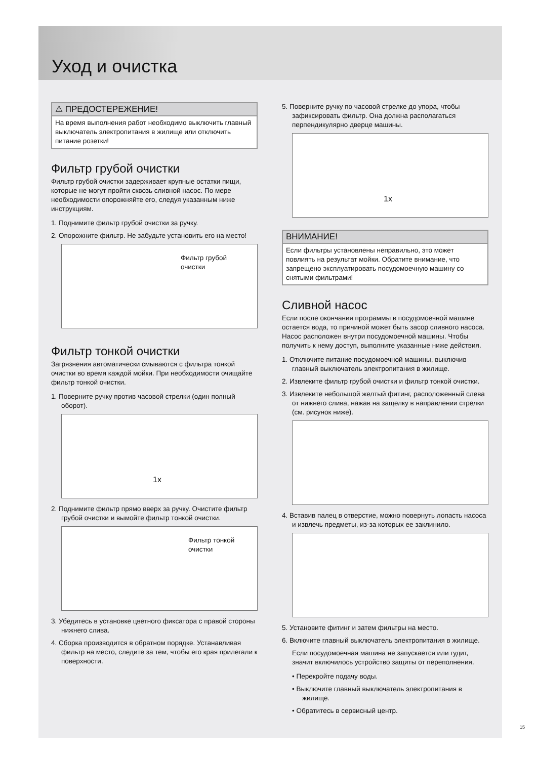Уход и очистка
⚠ ПРЕДОСТЕРЕЖЕНИЕ!
На время выполнения работ необходимо выключить главный выключатель электропитания в жилище или отключить питание розетки!
Фильтр грубой очистки
Фильтр грубой очистки задерживает крупные остатки пищи, которые не могут пройти сквозь сливной насос. По мере необходимости опорожняйте его, следуя указанным ниже инструкциям.
1. Поднимите фильтр грубой очистки за ручку.
2. Опорожните фильтр. Не забудьте установить его на место!
Фильтр грубой
очистки
Фильтр тонкой очистки
Загрязнения автоматически смываются с фильтра тонкой очистки во время каждой мойки. При необходимости очищайте фильтр тонкой очистки.
1. Поверните ручку против часовой стрелки (один полный оборот).
1x
2. Поднимите фильтр прямо вверх за ручку. Очистите фильтр грубой очистки и вымойте фильтр тонкой очистки.
Фильтр тонкой
очистки
3. Убедитесь в установке цветного фиксатора с правой стороны нижнего слива.
4. Сборка производится в обратном порядке. Устанавливая фильтр на место, следите за тем, чтобы его края прилегали к поверхности.
5. Поверните ручку по часовой стрелке до упора, чтобы зафиксировать фильтр. Она должна располагаться перпендикулярно дверце машины.
1x
ВНИМАНИЕ!
Если фильтры установлены неправильно, это может повлиять на результат мойки. Обратите внимание, что запрещено эксплуатировать посудомоечную машину со снятыми фильтрами!
Сливной насос
Если после окончания программы в посудомоечной машине остается вода, то причиной может быть засор сливного насоса. Насос расположен внутри посудомоечной машины. Чтобы получить к нему доступ, выполните указанные ниже действия.
1. Отключите питание посудомоечной машины, выключив главный выключатель электропитания в жилище.
2. Извлеките фильтр грубой очистки и фильтр тонкой очистки.
3. Извлеките небольшой желтый фитинг, расположенный слева от нижнего слива, нажав на защелку в направлении стрелки (см. рисунок ниже).
4. Вставив палец в отверстие, можно повернуть лопасть насоса и извлечь предметы, из-за которых ее заклинило.
5. Установите фитинг и затем фильтры на место.
6. Включите главный выключатель электропитания в жилище.
Если посудомоечная машина не запускается или гудит, значит включилось устройство защиты от переполнения.
• Перекройте подачу воды.
• Выключите главный выключатель электропитания в жилище.
• Обратитесь в сервисный центр.
15